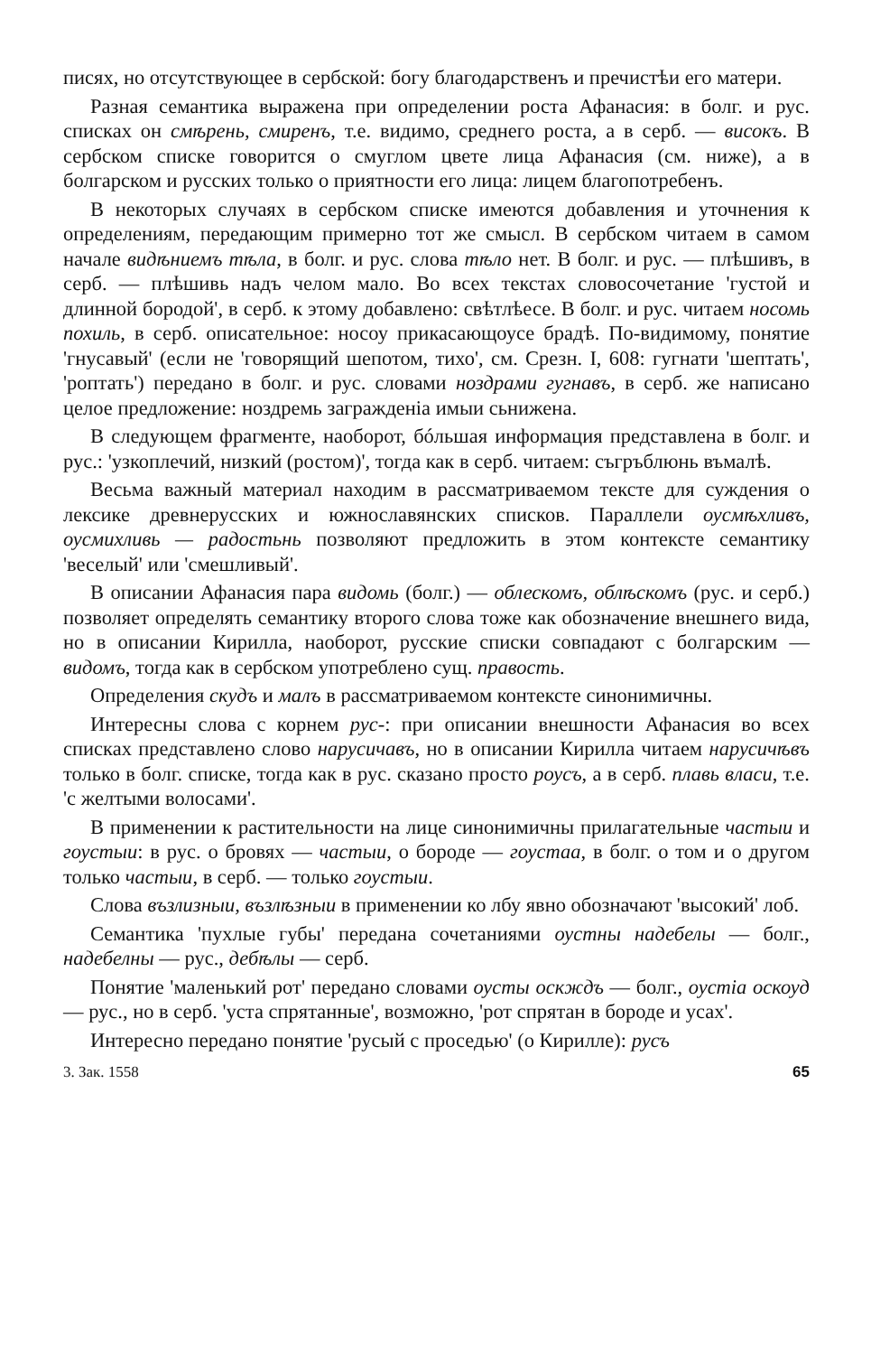писях, но отсутствующее в сербской: богу благодарственъ и пречистѣи его матери.
Разная семантика выражена при определении роста Афанасия: в болг. и рус. списках он смѣрень, смиренъ, т.е. видимо, среднего роста, а в серб. — високъ. В сербском списке говорится о смуглом цвете лица Афанасия (см. ниже), а в болгарском и русских только о приятности его лица: лицем благопотребенъ.
В некоторых случаях в сербском списке имеются добавления и уточнения к определениям, передающим примерно тот же смысл. В сербском читаем в самом начале видѣниемъ тѣла, в болг. и рус. слова тѣло нет. В болг. и рус. — плѣшивъ, в серб. — плѣшивь надъ челом мало. Во всех текстах словосочетание 'густой и длинной бородой', в серб. к этому добавлено: свѣтлѣесе. В болг. и рус. читаем носомь похиль, в серб. описательное: носоу прикасающоусе брадѣ. По-видимому, понятие 'гнусавый' (если не 'говорящий шепотом, тихо', см. Срезн. I, 608: гугнати 'шептать', 'роптать') передано в болг. и рус. словами ноздрами гугнавъ, в серб. же написано целое предложение: ноздремь загражденіа имыи сьнижена.
В следующем фрагменте, наоборот, бóльшая информация представлена в болг. и рус.: 'узкоплечий, низкий (ростом)', тогда как в серб. читаем: съгръблюнь въмалѣ.
Весьма важный материал находим в рассматриваемом тексте для суждения о лексике древнерусских и южнославянских списков. Параллели оусмѣхливъ, оусмихливь — радостьнь позволяют предложить в этом контексте семантику 'веселый' или 'смешливый'.
В описании Афанасия пара видомь (болг.) — облескомъ, облѣскомъ (рус. и серб.) позволяет определять семантику второго слова тоже как обозначение внешнего вида, но в описании Кирилла, наоборот, русские списки совпадают с болгарским — видомъ, тогда как в сербском употреблено сущ. правость.
Определения скудъ и малъ в рассматриваемом контексте синонимичны.
Интересны слова с корнем рус-: при описании внешности Афанасия во всех списках представлено слово нарусичавъ, но в описании Кирилла читаем нарусичѣвъ только в болг. списке, тогда как в рус. сказано просто роусъ, а в серб. плавь власи, т.е. 'с желтыми волосами'.
В применении к растительности на лице синонимичны прилагательные частыи и гоустыи: в рус. о бровях — частыи, о бороде — гоустаа, в болг. о том и о другом только частыи, в серб. — только гоустыи.
Слова възлизныи, възлѣзныи в применении ко лбу явно обозначают 'высокий' лоб.
Семантика 'пухлые губы' передана сочетаниями оустны надебелы — болг., надебелны — рус., дебѣлы — серб.
Понятие 'маленький рот' передано словами оусты оскждъ — болг., оустіа оскоуд — рус., но в серб. 'уста спрятанные', возможно, 'рот спрятан в бороде и усах'.
Интересно передано понятие 'русый с проседью' (о Кирилле): русъ
3. Зак. 1558 65